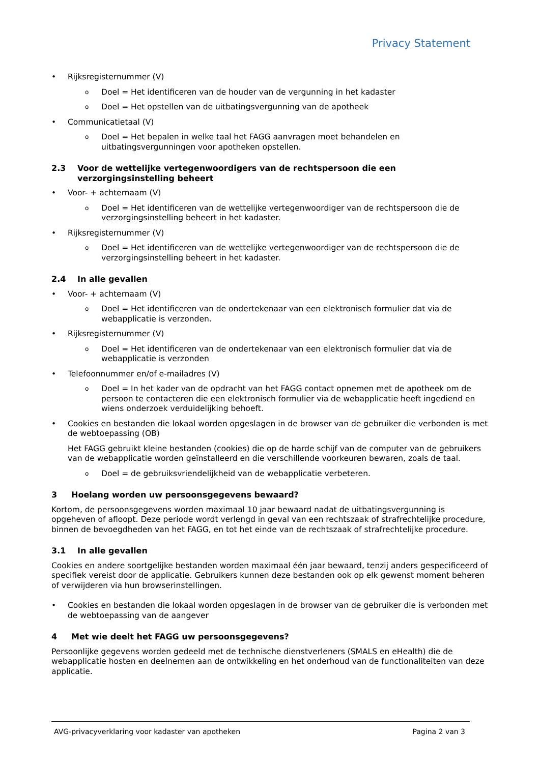Privacy Statement
• Rijksregisternummer (V)
o Doel = Het identificeren van de houder van de vergunning in het kadaster
o Doel = Het opstellen van de uitbatingsvergunning van de apotheek
• Communicatietaal (V)
o Doel = Het bepalen in welke taal het FAGG aanvragen moet behandelen en uitbatingsvergunningen voor apotheken opstellen.
2.3 Voor de wettelijke vertegenwoordigers van de rechtspersoon die een verzorgingsinstelling beheert
• Voor- + achternaam (V)
o Doel = Het identificeren van de wettelijke vertegenwoordiger van de rechtspersoon die de verzorgingsinstelling beheert in het kadaster.
• Rijksregisternummer (V)
o Doel = Het identificeren van de wettelijke vertegenwoordiger van de rechtspersoon die de verzorgingsinstelling beheert in het kadaster.
2.4 In alle gevallen
• Voor- + achternaam (V)
o Doel = Het identificeren van de ondertekenaar van een elektronisch formulier dat via de webapplicatie is verzonden.
• Rijksregisternummer (V)
o Doel = Het identificeren van de ondertekenaar van een elektronisch formulier dat via de webapplicatie is verzonden
• Telefoonnummer en/of e-mailadres (V)
o Doel = In het kader van de opdracht van het FAGG contact opnemen met de apotheek om de persoon te contacteren die een elektronisch formulier via de webapplicatie heeft ingediend en wiens onderzoek verduidelijking behoeft.
• Cookies en bestanden die lokaal worden opgeslagen in de browser van de gebruiker die verbonden is met de webtoepassing (OB)
Het FAGG gebruikt kleine bestanden (cookies) die op de harde schijf van de computer van de gebruikers van de webapplicatie worden geïnstalleerd en die verschillende voorkeuren bewaren, zoals de taal.
o Doel = de gebruiksvriendelijkheid van de webapplicatie verbeteren.
3 Hoelang worden uw persoonsgegevens bewaard?
Kortom, de persoonsgegevens worden maximaal 10 jaar bewaard nadat de uitbatingsvergunning is opgeheven of afloopt. Deze periode wordt verlengd in geval van een rechtszaak of strafrechtelijke procedure, binnen de bevoegdheden van het FAGG, en tot het einde van de rechtszaak of strafrechtelijke procedure.
3.1 In alle gevallen
Cookies en andere soortgelijke bestanden worden maximaal één jaar bewaard, tenzij anders gespecificeerd of specifiek vereist door de applicatie. Gebruikers kunnen deze bestanden ook op elk gewenst moment beheren of verwijderen via hun browserinstellingen.
• Cookies en bestanden die lokaal worden opgeslagen in de browser van de gebruiker die is verbonden met de webtoepassing van de aangever
4 Met wie deelt het FAGG uw persoonsgegevens?
Persoonlijke gegevens worden gedeeld met de technische dienstverleners (SMALS en eHealth) die de webapplicatie hosten en deelnemen aan de ontwikkeling en het onderhoud van de functionaliteiten van deze applicatie.
AVG-privacyverklaring voor kadaster van apotheken Pagina 2 van 3